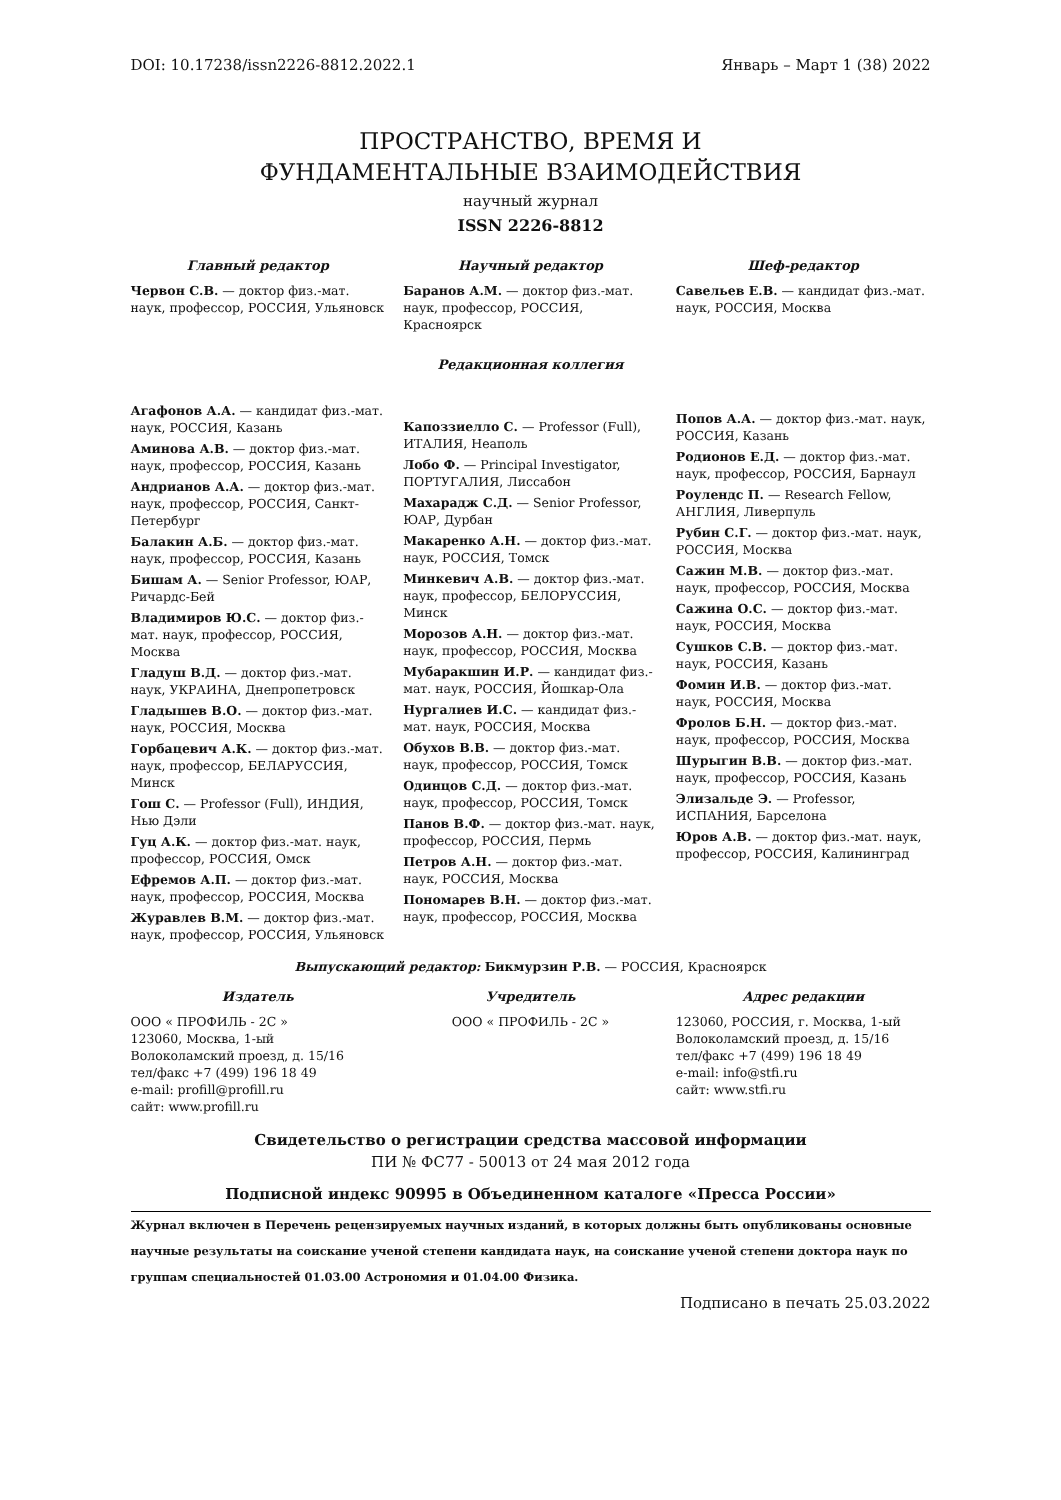DOI: 10.17238/issn2226-8812.2022.1 Январь – Март 1 (38) 2022
ПРОСТРАНСТВО, ВРЕМЯ И
ФУНДАМЕНТАЛЬНЫЕ ВЗАИМОДЕЙСТВИЯ
научный журнал
ISSN 2226-8812
Главный редактор
Червон С.В. — доктор физ.-мат. наук, профессор, РОССИЯ, Ульяновск
Научный редактор
Баранов А.М. — доктор физ.-мат. наук, профессор, РОССИЯ, Красноярск
Шеф-редактор
Савельев Е.В. — кандидат физ.-мат. наук, РОССИЯ, Москва
Редакционная коллегия
Агафонов А.А. — кандидат физ.-мат. наук, РОССИЯ, Казань
Аминова А.В. — доктор физ.-мат. наук, профессор, РОССИЯ, Казань
Андрианов А.А. — доктор физ.-мат. наук, профессор, РОССИЯ, Санкт-Петербург
Балакин А.Б. — доктор физ.-мат. наук, профессор, РОССИЯ, Казань
Бишам А. — Senior Professor, ЮАР, Ричардс-Бей
Владимиров Ю.С. — доктор физ.-мат. наук, профессор, РОССИЯ, Москва
Гладуш В.Д. — доктор физ.-мат. наук, УКРАИНА, Днепропетровск
Гладышев В.О. — доктор физ.-мат. наук, РОССИЯ, Москва
Горбацевич А.К. — доктор физ.-мат. наук, профессор, БЕЛАРУССИЯ, Минск
Гош С. — Professor (Full), ИНДИЯ, Нью Дэли
Гуц А.К. — доктор физ.-мат. наук, профессор, РОССИЯ, Омск
Ефремов А.П. — доктор физ.-мат. наук, профессор, РОССИЯ, Москва
Журавлев В.М. — доктор физ.-мат. наук, профессор, РОССИЯ, Ульяновск
Капоззиелло С. — Professor (Full), ИТАЛИЯ, Неаполь
Лобо Ф. — Principal Investigator, ПОРТУГАЛИЯ, Лиссабон
Махарадж С.Д. — Senior Professor, ЮАР, Дурбан
Макаренко А.Н. — доктор физ.-мат. наук, РОССИЯ, Томск
Минкевич А.В. — доктор физ.-мат. наук, профессор, БЕЛОРУССИЯ, Минск
Морозов А.Н. — доктор физ.-мат. наук, профессор, РОССИЯ, Москва
Мубаракшин И.Р. — кандидат физ.-мат. наук, РОССИЯ, Йошкар-Ола
Нургалиев И.С. — кандидат физ.-мат. наук, РОССИЯ, Москва
Обухов В.В. — доктор физ.-мат. наук, профессор, РОССИЯ, Томск
Одинцов С.Д. — доктор физ.-мат. наук, профессор, РОССИЯ, Томск
Панов В.Ф. — доктор физ.-мат. наук, профессор, РОССИЯ, Пермь
Петров А.Н. — доктор физ.-мат. наук, РОССИЯ, Москва
Пономарев В.Н. — доктор физ.-мат. наук, профессор, РОССИЯ, Москва
Попов А.А. — доктор физ.-мат. наук, РОССИЯ, Казань
Родионов Е.Д. — доктор физ.-мат. наук, профессор, РОССИЯ, Барнаул
Роулендс П. — Research Fellow, АНГЛИЯ, Ливерпуль
Рубин С.Г. — доктор физ.-мат. наук, РОССИЯ, Москва
Сажин М.В. — доктор физ.-мат. наук, профессор, РОССИЯ, Москва
Сажина О.С. — доктор физ.-мат. наук, РОССИЯ, Москва
Сушков С.В. — доктор физ.-мат. наук, РОССИЯ, Казань
Фомин И.В. — доктор физ.-мат. наук, РОССИЯ, Москва
Фролов Б.Н. — доктор физ.-мат. наук, профессор, РОССИЯ, Москва
Шурыгин В.В. — доктор физ.-мат. наук, профессор, РОССИЯ, Казань
Элизальде Э. — Professor, ИСПАНИЯ, Барселона
Юров А.В. — доктор физ.-мат. наук, профессор, РОССИЯ, Калининград
Выпускающий редактор: Бикмурзин Р.В. — РОССИЯ, Красноярск
Издатель
ООО « ПРОФИЛЬ - 2С »
123060, Москва, 1-ый
Волоколамский проезд, д. 15/16
тел/факс +7 (499) 196 18 49
e-mail: profill@profill.ru
сайт: www.profill.ru
Учредитель
ООО « ПРОФИЛЬ - 2С »
Адрес редакции
123060, РОССИЯ, г. Москва, 1-ый Волоколамский проезд, д. 15/16
тел/факс +7 (499) 196 18 49
e-mail: info@stfi.ru
сайт: www.stfi.ru
Свидетельство о регистрации средства массовой информации
ПИ № ФС77 - 50013 от 24 мая 2012 года
Подписной индекс 90995 в Объединенном каталоге «Пресса России»
Журнал включен в Перечень рецензируемых научных изданий, в которых должны быть опубликованы основные научные результаты на соискание ученой степени кандидата наук, на соискание ученой степени доктора наук по группам специальностей 01.03.00 Астрономия и 01.04.00 Физика.
Подписано в печать 25.03.2022